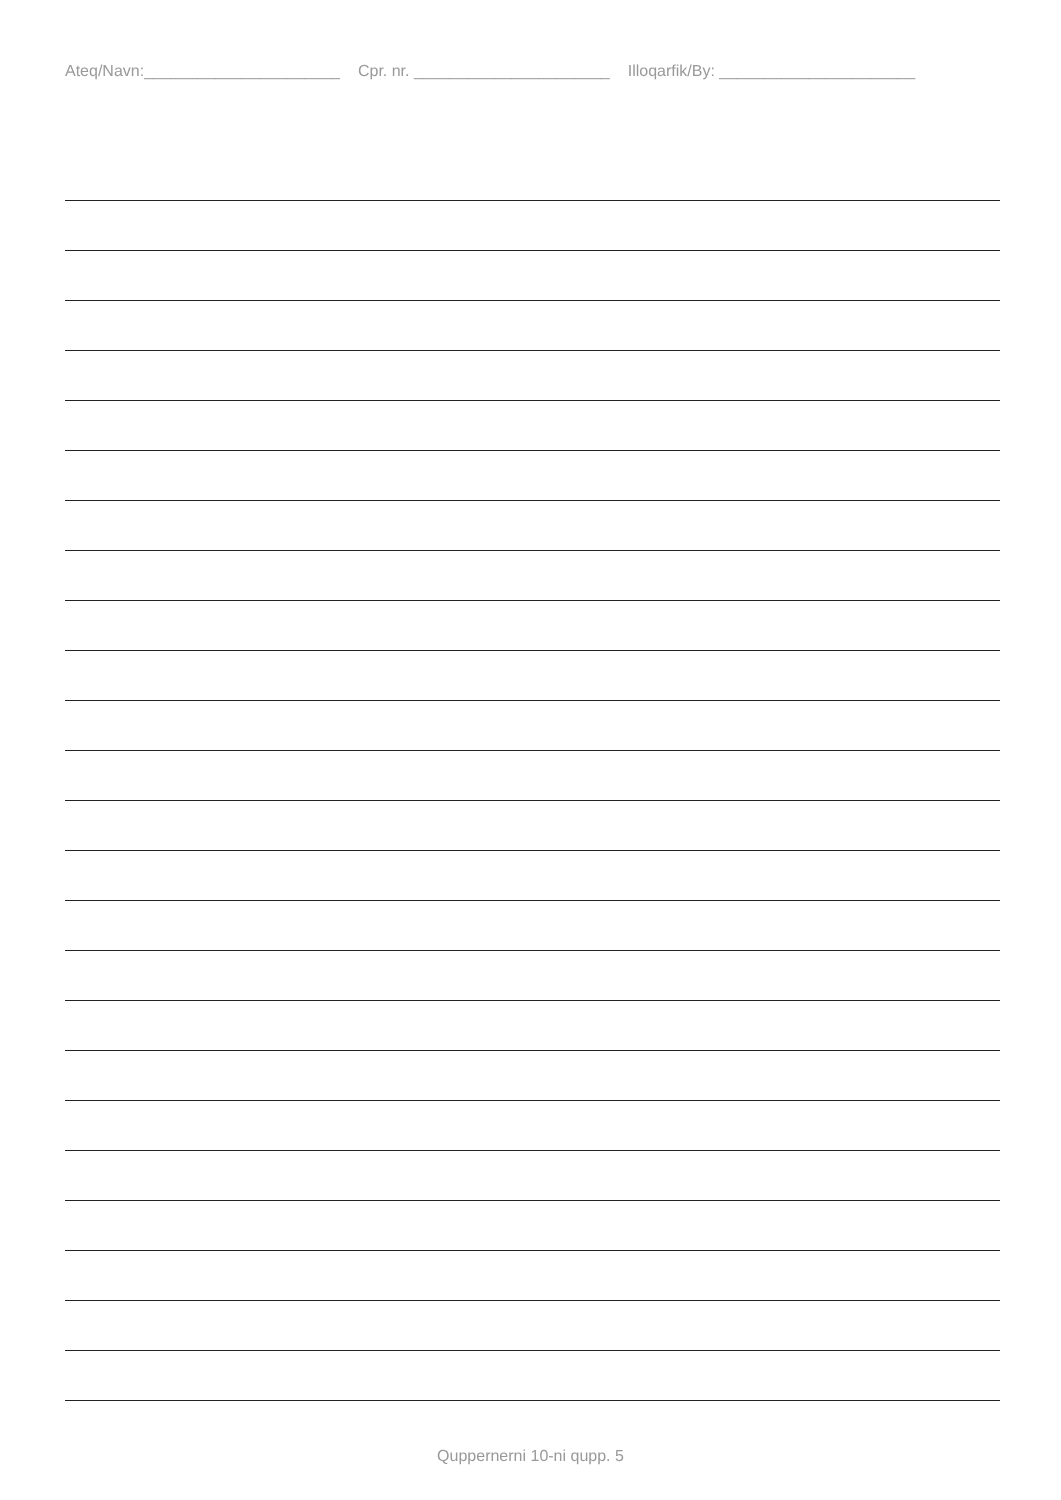Ateq/Navn:______________________ Cpr. nr. ______________________ Illoqarfik/By: ______________________
Quppernerni 10-ni qupp. 5